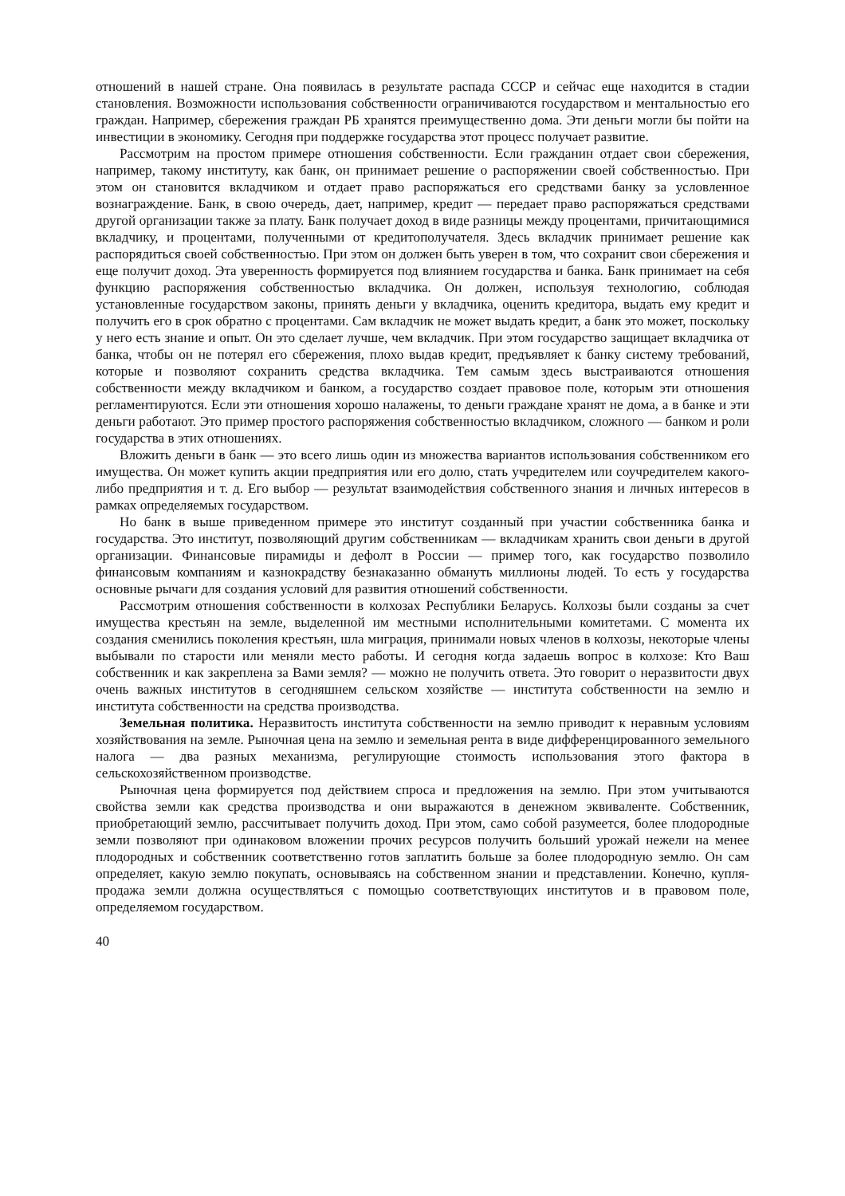отношений в нашей стране. Она появилась в результате распада СССР и сейчас еще находится в стадии становления. Возможности использования собственности ограничиваются государством и ментальностью его граждан. Например, сбережения граждан РБ хранятся преимущественно дома. Эти деньги могли бы пойти на инвестиции в экономику. Сегодня при поддержке государства этот процесс получает развитие.
Рассмотрим на простом примере отношения собственности. Если гражданин отдает свои сбережения, например, такому институту, как банк, он принимает решение о распоряжении своей собственностью. При этом он становится вкладчиком и отдает право распоряжаться его средствами банку за условленное вознаграждение. Банк, в свою очередь, дает, например, кредит — передает право распоряжаться средствами другой организации также за плату. Банк получает доход в виде разницы между процентами, причитающимися вкладчику, и процентами, полученными от кредитополучателя. Здесь вкладчик принимает решение как распорядиться своей собственностью. При этом он должен быть уверен в том, что сохранит свои сбережения и еще получит доход. Эта уверенность формируется под влиянием государства и банка. Банк принимает на себя функцию распоряжения собственностью вкладчика. Он должен, используя технологию, соблюдая установленные государством законы, принять деньги у вкладчика, оценить кредитора, выдать ему кредит и получить его в срок обратно с процентами. Сам вкладчик не может выдать кредит, а банк это может, поскольку у него есть знание и опыт. Он это сделает лучше, чем вкладчик. При этом государство защищает вкладчика от банка, чтобы он не потерял его сбережения, плохо выдав кредит, предъявляет к банку систему требований, которые и позволяют сохранить средства вкладчика. Тем самым здесь выстраиваются отношения собственности между вкладчиком и банком, а государство создает правовое поле, которым эти отношения регламентируются. Если эти отношения хорошо налажены, то деньги граждане хранят не дома, а в банке и эти деньги работают. Это пример простого распоряжения собственностью вкладчиком, сложного — банком и роли государства в этих отношениях.
Вложить деньги в банк — это всего лишь один из множества вариантов использования собственником его имущества. Он может купить акции предприятия или его долю, стать учредителем или соучредителем какого-либо предприятия и т. д. Его выбор — результат взаимодействия собственного знания и личных интересов в рамках определяемых государством.
Но банк в выше приведенном примере это институт созданный при участии собственника банка и государства. Это институт, позволяющий другим собственникам — вкладчикам хранить свои деньги в другой организации. Финансовые пирамиды и дефолт в России — пример того, как государство позволило финансовым компаниям и казнокрадству безнаказанно обмануть миллионы людей. То есть у государства основные рычаги для создания условий для развития отношений собственности.
Рассмотрим отношения собственности в колхозах Республики Беларусь. Колхозы были созданы за счет имущества крестьян на земле, выделенной им местными исполнительными комитетами. С момента их создания сменились поколения крестьян, шла миграция, принимали новых членов в колхозы, некоторые члены выбывали по старости или меняли место работы. И сегодня когда задаешь вопрос в колхозе: Кто Ваш собственник и как закреплена за Вами земля? — можно не получить ответа. Это говорит о неразвитости двух очень важных институтов в сегодняшнем сельском хозяйстве — института собственности на землю и института собственности на средства производства.
Земельная политика. Неразвитость института собственности на землю приводит к неравным условиям хозяйствования на земле. Рыночная цена на землю и земельная рента в виде дифференцированного земельного налога — два разных механизма, регулирующие стоимость использования этого фактора в сельскохозяйственном производстве.
Рыночная цена формируется под действием спроса и предложения на землю. При этом учитываются свойства земли как средства производства и они выражаются в денежном эквиваленте. Собственник, приобретающий землю, рассчитывает получить доход. При этом, само собой разумеется, более плодородные земли позволяют при одинаковом вложении прочих ресурсов получить больший урожай нежели на менее плодородных и собственник соответственно готов заплатить больше за более плодородную землю. Он сам определяет, какую землю покупать, основываясь на собственном знании и представлении. Конечно, купля-продажа земли должна осуществляться с помощью соответствующих институтов и в правовом поле, определяемом государством.
40